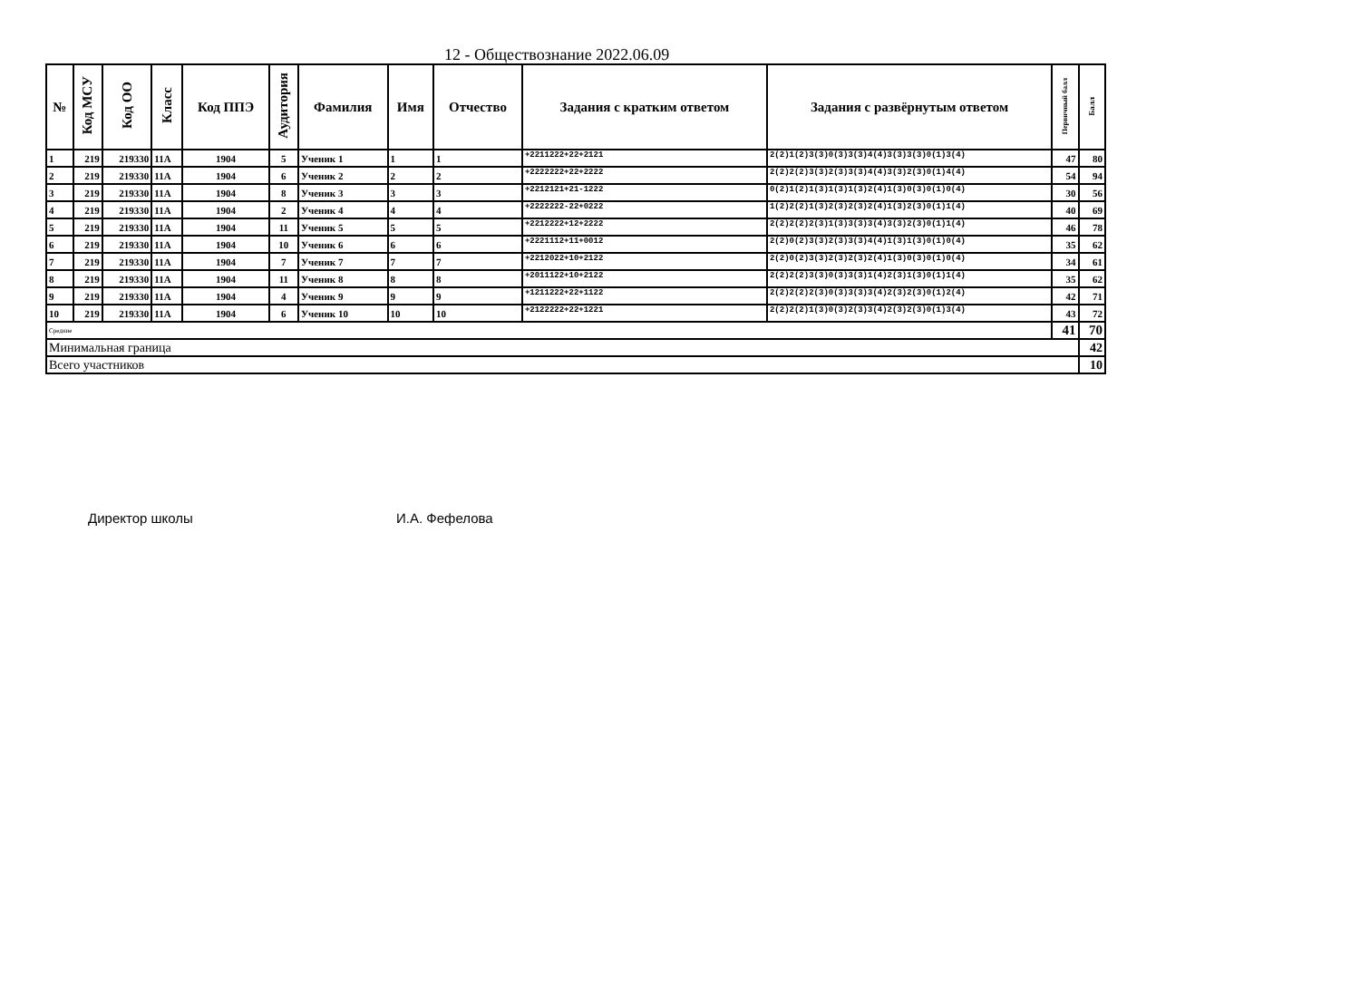12 - Обществознание 2022.06.09
| № | Код МСУ | Код ОО | Класс | Код ППЭ | Аудитория | Фамилия | Имя | Отчество | Задания с кратким ответом | Задания с развёрнутым ответом | Первичный балл | Балл |
| --- | --- | --- | --- | --- | --- | --- | --- | --- | --- | --- | --- | --- |
| 1 | 219 | 219330 | 11А | 1904 | 5 | Ученик 1 | 1 | 1 | +2211222+22+2121 | 2(2)1(2)3(3)0(3)3(3)4(4)3(3)3(3)0(1)3(4) | 47 | 80 |
| 2 | 219 | 219330 | 11А | 1904 | 6 | Ученик 2 | 2 | 2 | +2222222+22+2222 | 2(2)2(2)3(3)2(3)3(3)4(4)3(3)2(3)0(1)4(4) | 54 | 94 |
| 3 | 219 | 219330 | 11А | 1904 | 8 | Ученик 3 | 3 | 3 | +2212121+21-1222 | 0(2)1(2)1(3)1(3)1(3)2(4)1(3)0(3)0(1)0(4) | 30 | 56 |
| 4 | 219 | 219330 | 11А | 1904 | 2 | Ученик 4 | 4 | 4 | +2222222-22+0222 | 1(2)2(2)1(3)2(3)2(3)2(4)1(3)2(3)0(1)1(4) | 40 | 69 |
| 5 | 219 | 219330 | 11А | 1904 | 11 | Ученик 5 | 5 | 5 | +2212222+12+2222 | 2(2)2(2)2(3)1(3)3(3)3(4)3(3)2(3)0(1)1(4) | 46 | 78 |
| 6 | 219 | 219330 | 11А | 1904 | 10 | Ученик 6 | 6 | 6 | +2221112+11+0012 | 2(2)0(2)3(3)2(3)3(3)4(4)1(3)1(3)0(1)0(4) | 35 | 62 |
| 7 | 219 | 219330 | 11А | 1904 | 7 | Ученик 7 | 7 | 7 | +2212022+10+2122 | 2(2)0(2)3(3)2(3)2(3)2(4)1(3)0(3)0(1)0(4) | 34 | 61 |
| 8 | 219 | 219330 | 11А | 1904 | 11 | Ученик 8 | 8 | 8 | +2011122+10+2122 | 2(2)2(2)3(3)0(3)3(3)1(4)2(3)1(3)0(1)1(4) | 35 | 62 |
| 9 | 219 | 219330 | 11А | 1904 | 4 | Ученик 9 | 9 | 9 | +1211222+22+1122 | 2(2)2(2)2(3)0(3)3(3)3(4)2(3)2(3)0(1)2(4) | 42 | 71 |
| 10 | 219 | 219330 | 11А | 1904 | 6 | Ученик 10 | 10 | 10 | +2122222+22+1221 | 2(2)2(2)1(3)0(3)2(3)3(4)2(3)2(3)0(1)3(4) | 43 | 72 |
| Средние | | | | | | | | | | | 41 | 70 |
| Минимальная граница | | | | | | | | | | | | 42 |
| Всего участников | | | | | | | | | | | | 10 |
Директор школы И.А. Фефелова